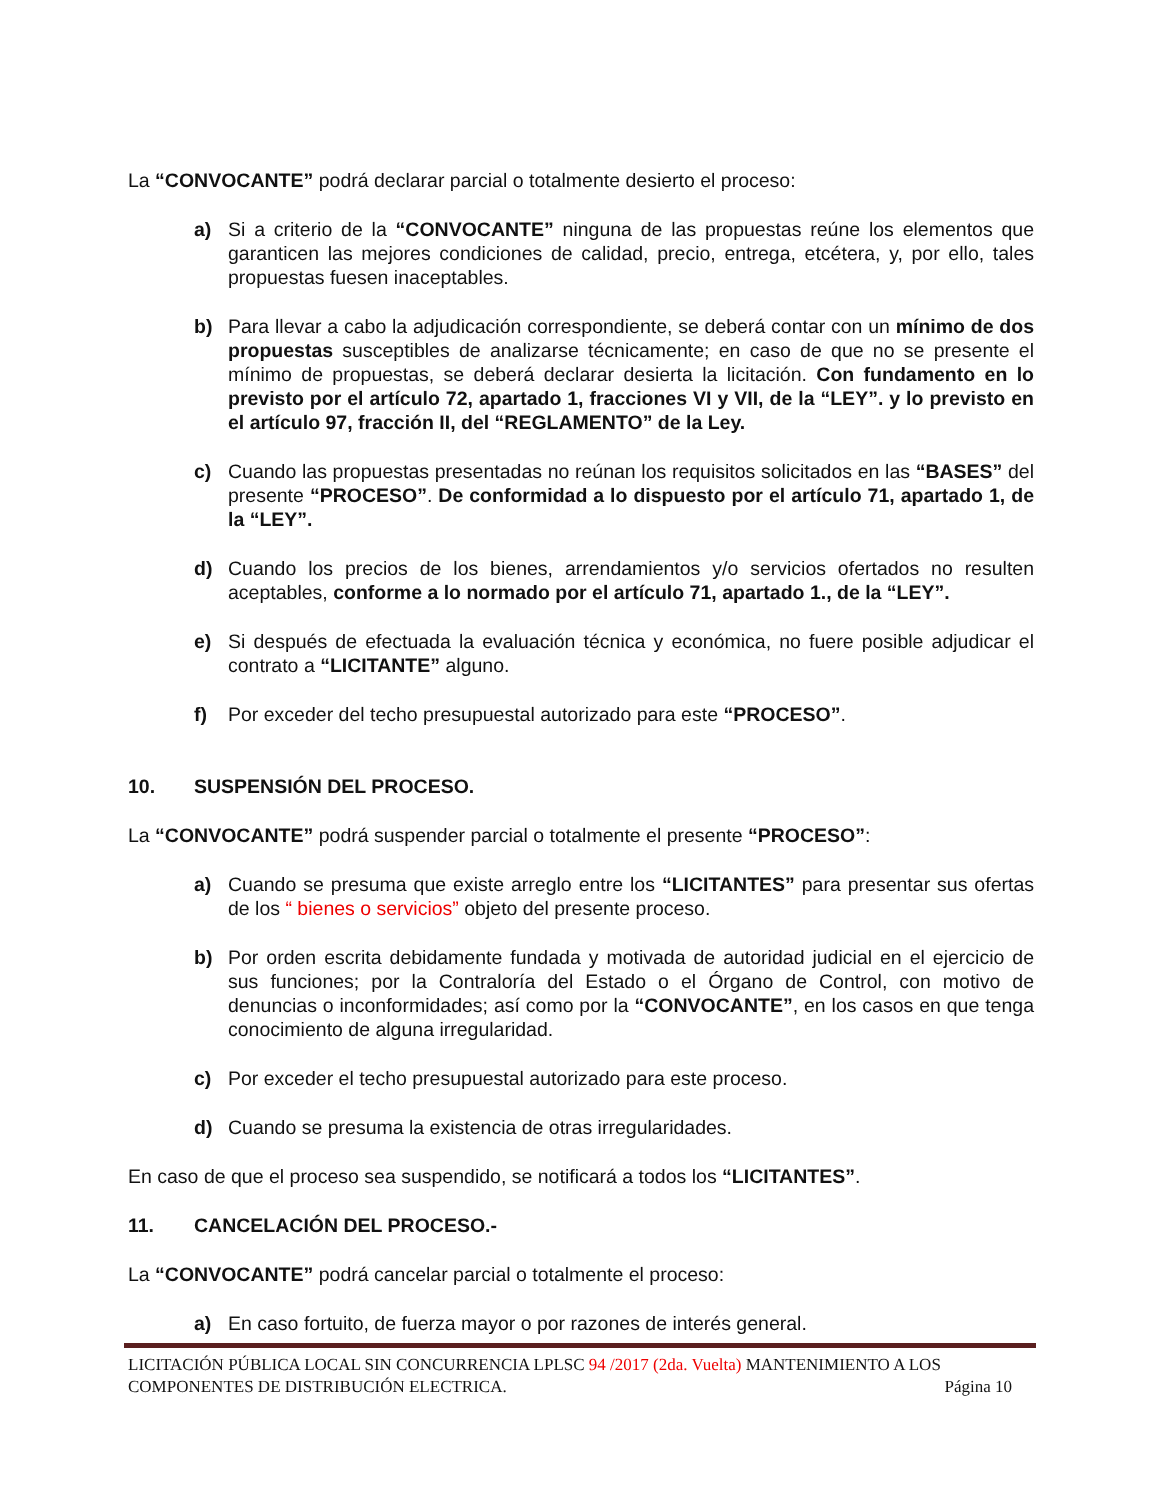La “CONVOCANTE” podrá declarar parcial o totalmente desierto el proceso:
a) Si a criterio de la “CONVOCANTE” ninguna de las propuestas reúne los elementos que garanticen las mejores condiciones de calidad, precio, entrega, etcétera, y, por ello, tales propuestas fuesen inaceptables.
b) Para llevar a cabo la adjudicación correspondiente, se deberá contar con un mínimo de dos propuestas susceptibles de analizarse técnicamente; en caso de que no se presente el mínimo de propuestas, se deberá declarar desierta la licitación. Con fundamento en lo previsto por el artículo 72, apartado 1, fracciones VI y VII, de la “LEY”. y lo previsto en el artículo 97, fracción II, del “REGLAMENTO” de la Ley.
c) Cuando las propuestas presentadas no reúnan los requisitos solicitados en las “BASES” del presente “PROCESO”. De conformidad a lo dispuesto por el artículo 71, apartado 1, de la “LEY”.
d) Cuando los precios de los bienes, arrendamientos y/o servicios ofertados no resulten aceptables, conforme a lo normado por el artículo 71, apartado 1., de la “LEY”.
e) Si después de efectuada la evaluación técnica y económica, no fuere posible adjudicar el contrato a “LICITANTE” alguno.
f) Por exceder del techo presupuestal autorizado para este “PROCESO”.
10. SUSPENSIÓN DEL PROCESO.
La “CONVOCANTE” podrá suspender parcial o totalmente el presente “PROCESO”:
a) Cuando se presuma que existe arreglo entre los “LICITANTES” para presentar sus ofertas de los “ bienes o servicios” objeto del presente proceso.
b) Por orden escrita debidamente fundada y motivada de autoridad judicial en el ejercicio de sus funciones; por la Contraloría del Estado o el Órgano de Control, con motivo de denuncias o inconformidades; así como por la “CONVOCANTE”, en los casos en que tenga conocimiento de alguna irregularidad.
c) Por exceder el techo presupuestal autorizado para este proceso.
d) Cuando se presuma la existencia de otras irregularidades.
En caso de que el proceso sea suspendido, se notificará a todos los “LICITANTES”.
11. CANCELACIÓN DEL PROCESO.-
La “CONVOCANTE” podrá cancelar parcial o totalmente el proceso:
a) En caso fortuito, de fuerza mayor o por razones de interés general.
LICITACIÓN PÚBLICA LOCAL SIN CONCURRENCIA LPLSC 94 /2017 (2da. Vuelta) MANTENIMIENTO A LOS
COMPONENTES DE DISTRIBUCIÓN ELECTRICA. Página 10